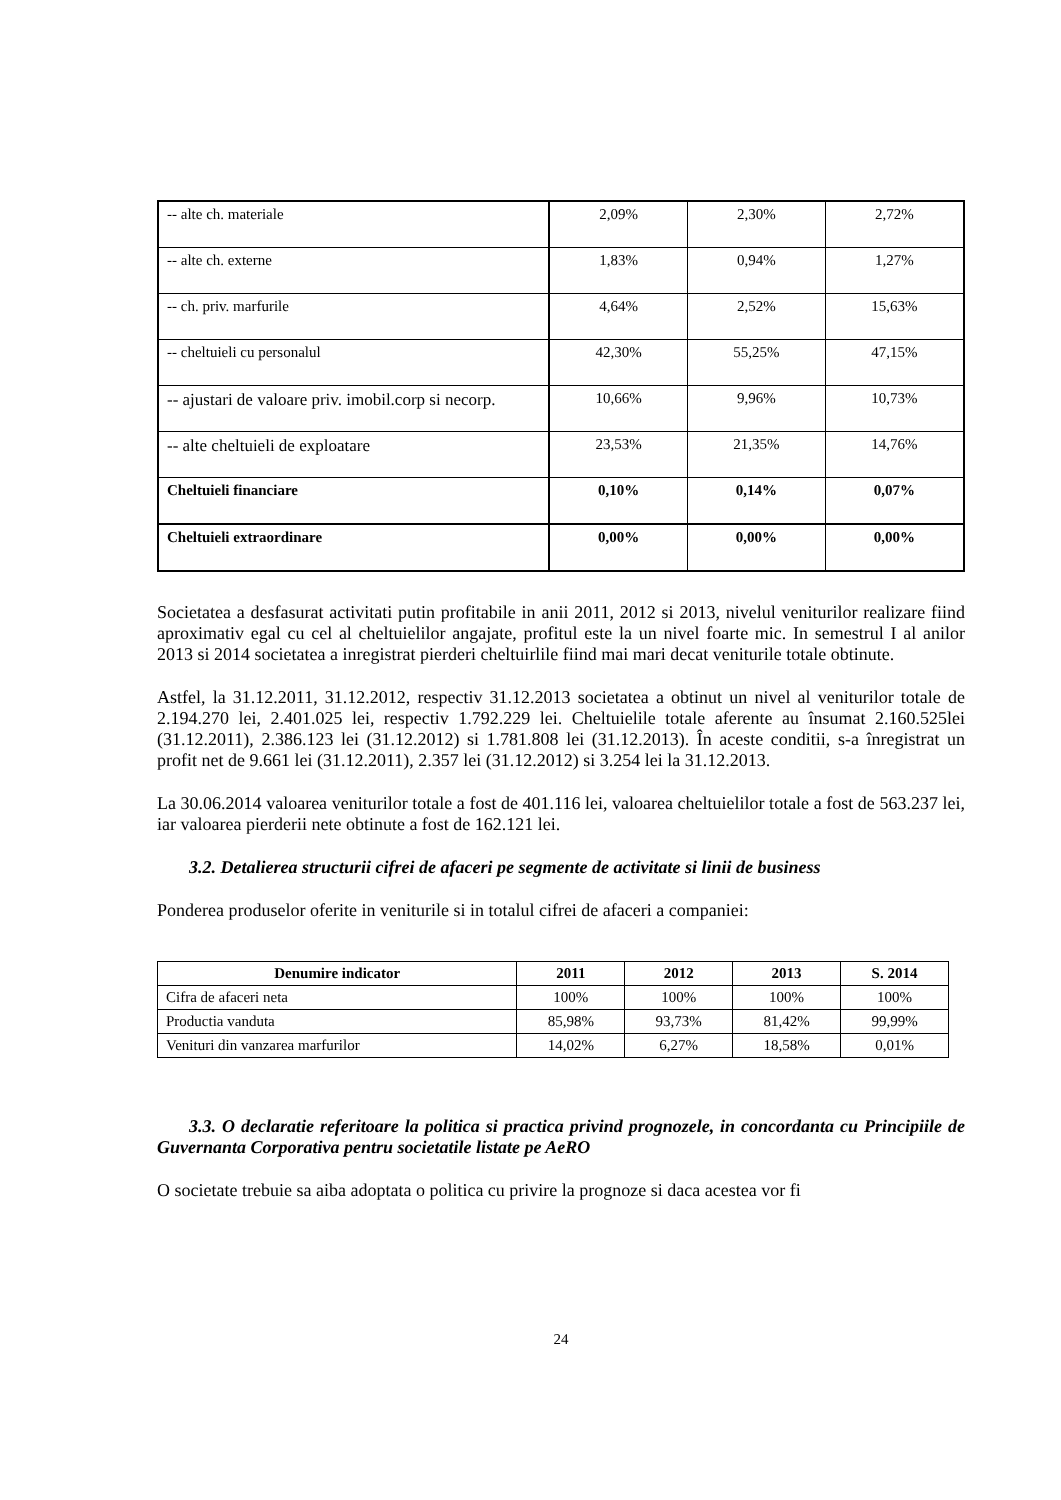| -- alte ch. materiale | 2,09% | 2,30% | 2,72% |
| -- alte ch. externe | 1,83% | 0,94% | 1,27% |
| -- ch. priv. marfurile | 4,64% | 2,52% | 15,63% |
| -- cheltuieli cu personalul | 42,30% | 55,25% | 47,15% |
| -- ajustari de valoare priv. imobil.corp si necorp. | 10,66% | 9,96% | 10,73% |
| -- alte cheltuieli de exploatare | 23,53% | 21,35% | 14,76% |
| Cheltuieli financiare | 0,10% | 0,14% | 0,07% |
| Cheltuieli extraordinare | 0,00% | 0,00% | 0,00% |
Societatea a desfasurat activitati putin profitabile in anii 2011, 2012 si 2013, nivelul veniturilor realizare fiind aproximativ egal cu cel al cheltuielilor angajate, profitul este la un nivel foarte mic. In semestrul I al anilor 2013 si 2014 societatea a inregistrat pierderi cheltuirlile fiind mai mari decat veniturile totale obtinute.
Astfel, la 31.12.2011, 31.12.2012, respectiv 31.12.2013 societatea a obtinut un nivel al veniturilor totale de 2.194.270 lei, 2.401.025 lei, respectiv 1.792.229 lei. Cheltuielile totale aferente au însumat 2.160.525lei (31.12.2011), 2.386.123 lei (31.12.2012) si 1.781.808 lei (31.12.2013). În aceste conditii, s-a înregistrat un profit net de 9.661 lei (31.12.2011), 2.357 lei (31.12.2012) si 3.254 lei la 31.12.2013.
La 30.06.2014 valoarea veniturilor totale a fost de 401.116 lei, valoarea cheltuielilor totale a fost de 563.237 lei, iar valoarea pierderii nete obtinute a fost de 162.121 lei.
3.2. Detalierea structurii cifrei de afaceri pe segmente de activitate si linii de business
Ponderea produselor oferite in veniturile si in totalul cifrei de afaceri a companiei:
| Denumire indicator | 2011 | 2012 | 2013 | S. 2014 |
| --- | --- | --- | --- | --- |
| Cifra de afaceri neta | 100% | 100% | 100% | 100% |
| Productia vanduta | 85,98% | 93,73% | 81,42% | 99,99% |
| Venituri din vanzarea marfurilor | 14,02% | 6,27% | 18,58% | 0,01% |
3.3. O declaratie referitoare la politica si practica privind prognozele, in concordanta cu Principiile de Guvernanta Corporativa pentru societatile listate pe AeRO
O societate trebuie sa aiba adoptata o politica cu privire la prognoze si daca acestea vor fi
24